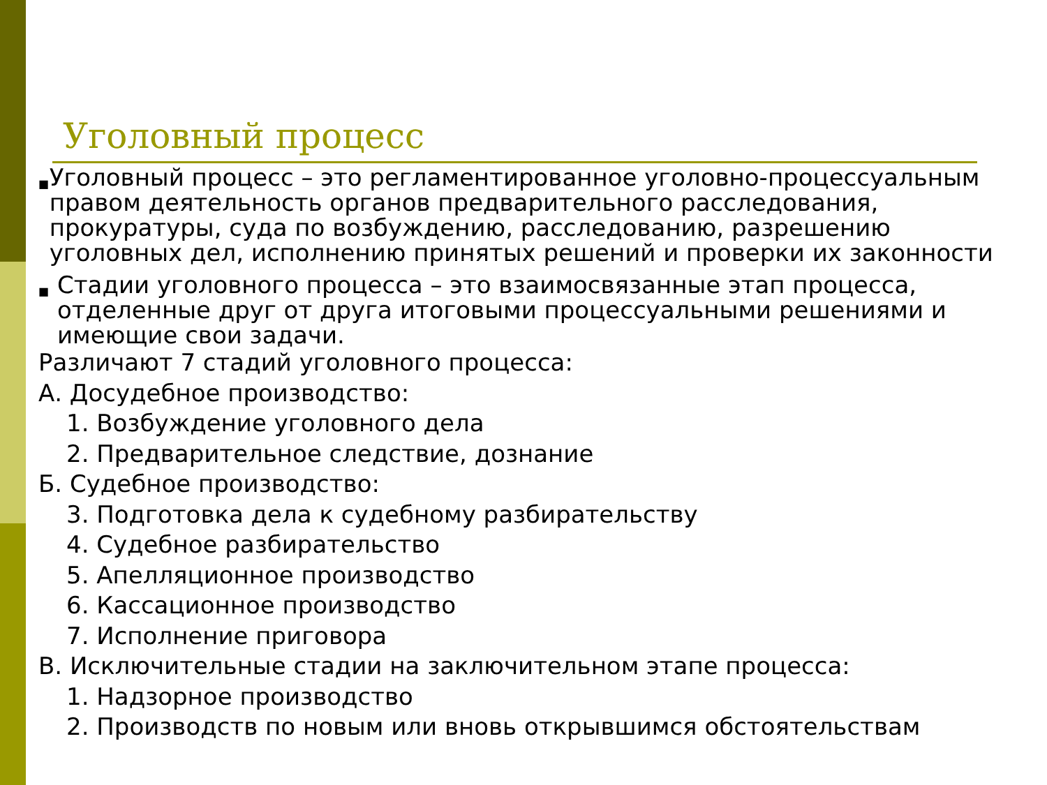Уголовный процесс
■ Уголовный процесс – это регламентированное уголовно-процессуальным правом деятельность органов предварительного расследования, прокуратуры, суда по возбуждению, расследованию, разрешению уголовных дел, исполнению принятых решений и проверки их законности
■ Стадии уголовного процесса – это взаимосвязанные этап процесса, отделенные друг от друга итоговыми процессуальными решениями и имеющие свои задачи.
Различают 7 стадий уголовного процесса:
А. Досудебное производство:
1. Возбуждение уголовного дела
2. Предварительное следствие, дознание
Б. Судебное производство:
3. Подготовка дела к судебному разбирательству
4. Судебное разбирательство
5. Апелляционное производство
6. Кассационное производство
7. Исполнение приговора
В. Исключительные стадии на заключительном этапе процесса:
1. Надзорное производство
2. Производств по новым или вновь открывшимся обстоятельствам